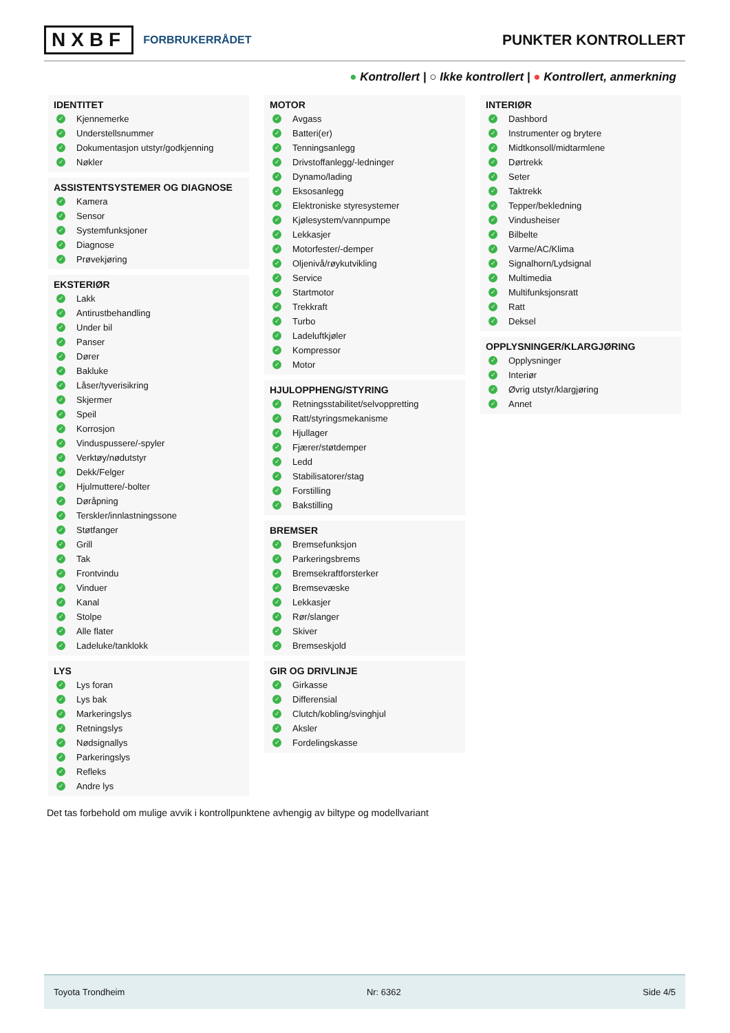NXBF FORBRUKERRÅDET
PUNKTER KONTROLLERT
● Kontrollert | ○ Ikke kontrollert | ● Kontrollert, anmerkning
IDENTITET
✓ Kjennemerke
✓ Understellsnummer
✓ Dokumentasjon utstyr/godkjenning
✓ Nøkler
ASSISTENTSYSTEMER OG DIAGNOSE
✓ Kamera
✓ Sensor
✓ Systemfunksjoner
✓ Diagnose
✓ Prøvekjøring
EKSTERIØR
✓ Lakk
✓ Antirustbehandling
✓ Under bil
✓ Panser
✓ Dører
✓ Bakluke
✓ Låser/tyverisikring
✓ Skjermer
✓ Speil
✓ Korrosjon
✓ Vinduspussere/-spyler
✓ Verktøy/nødutstyr
✓ Dekk/Felger
✓ Hjulmuttere/-bolter
✓ Døråpning
✓ Terskler/innlastningssone
✓ Støtfanger
✓ Grill
✓ Tak
✓ Frontvindu
✓ Vinduer
✓ Kanal
✓ Stolpe
✓ Alle flater
✓ Ladeluke/tanklokk
LYS
✓ Lys foran
✓ Lys bak
✓ Markeringslys
✓ Retningslys
✓ Nødsignallys
✓ Parkeringslys
✓ Refleks
✓ Andre lys
MOTOR
✓ Avgass
✓ Batteri(er)
✓ Tenningsanlegg
✓ Drivstoffanlegg/-ledninger
✓ Dynamo/lading
✓ Eksosanlegg
✓ Elektroniske styresystemer
✓ Kjølesystem/vannpumpe
✓ Lekkasjer
✓ Motorfester/-demper
✓ Oljenivå/røykutvikling
✓ Service
✓ Startmotor
✓ Trekkraft
✓ Turbo
✓ Ladeluftkjøler
✓ Kompressor
✓ Motor
HJULOPPHENG/STYRING
✓ Retningsstabilitet/selvoppretting
✓ Ratt/styringsmekanisme
✓ Hjullager
✓ Fjærer/støtdemper
✓ Ledd
✓ Stabilisatorer/stag
✓ Forstilling
✓ Bakstilling
BREMSER
✓ Bremsefunksjon
✓ Parkeringsbrems
✓ Bremsekraftforsterker
✓ Bremsevæske
✓ Lekkasjer
✓ Rør/slanger
✓ Skiver
✓ Bremseskjold
GIR OG DRIVLINJE
✓ Girkasse
✓ Differensial
✓ Clutch/kobling/svinghjul
✓ Aksler
✓ Fordelingskasse
INTERIØR
✓ Dashbord
✓ Instrumenter og brytere
✓ Midtkonsoll/midtarmlene
✓ Dørtrekk
✓ Seter
✓ Taktrekk
✓ Tepper/bekledning
✓ Vindusheiser
✓ Bilbelte
✓ Varme/AC/Klima
✓ Signalhorn/Lydsignal
✓ Multimedia
✓ Multifunksjonsratt
✓ Ratt
✓ Deksel
OPPLYSNINGER/KLARGJØRING
✓ Opplysninger
✓ Interiør
✓ Øvrig utstyr/klargjøring
✓ Annet
Det tas forbehold om mulige avvik i kontrollpunktene avhengig av biltype og modellvariant
Toyota Trondheim Nr: 6362 Side 4/5